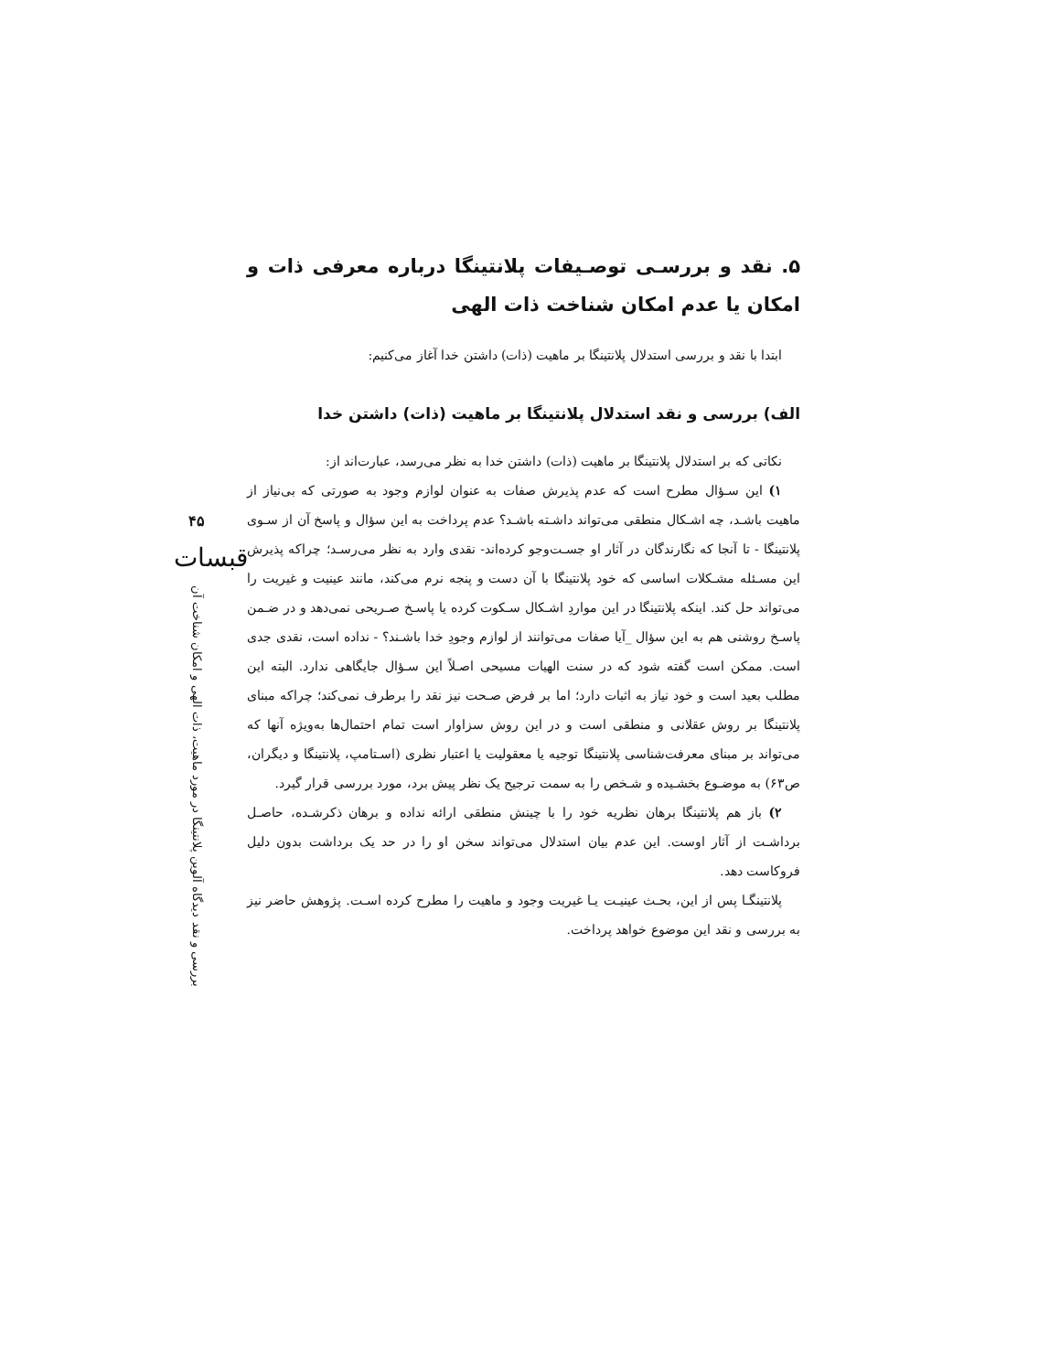۵. نقد و بررسـی توصـیفات پلانتینگا درباره معرفی ذات و امکان یا عدم امکان شناخت ذات الهی
ابتدا با نقد و بررسی استدلال پلانتینگا بر ماهیت (ذات) داشتن خدا آغاز می‌کنیم:
الف) بررسی و نقد استدلال پلانتینگا بر ماهیت (ذات) داشتن خدا
نکاتی که بر استدلال پلانتینگا بر ماهیت (ذات) داشتن خدا به نظر می‌رسد، عبارت‌اند از:
۱) این سـؤال مطرح است که عدم پذیرش صفات به عنوان لوازم وجود به صورتی که بی‌نیاز از ماهیت باشـد، چه اشـکال منطقی می‌تواند داشـته باشـد؟ عدم پرداخت به این سؤال و پاسخ آن از سـوی پلانتینگا - تا آنجا که نگارندگان در آثار او جسـت‌وجو کرده‌اند- نقدی وارد به نظر می‌رسـد؛ چراکه پذیرش این مسـئله مشـکلات اساسی که خود پلانتینگا با آن دست و پنجه نرم می‌کند، مانند عینیت و غیریت را می‌تواند حل کند. اینکه پلانتینگا در این مواردِ اشـکال سـکوت کرده یا پاسـخ صـریحی نمی‌دهد و در ضـمن پاسـخ روشنی هم به این سؤال _آیا صفات می‌توانند از لوازم وجودِ خدا باشـند؟ - نداده است، نقدی جدی است. ممکن است گفته شود که در سنت الهیات مسیحی اصـلاً این سـؤال جایگاهی ندارد. البته این مطلب بعید است و خود نیاز به اثبات دارد؛ اما بر فرض صـحت نیز نقد را برطرف نمی‌کند؛ چراکه مبنای پلانتینگا بر روش عقلانی و منطقی است و در این روش سزاوار است تمام احتمال‌ها به‌ویژه آنها که می‌تواند بر مبنای معرفت‌شناسی پلانتینگا توجیه یا معقولیت یا اعتبار نظری (اسـتامپ، پلانتینگا و دیگران، ص۶۳) به موضـوع بخشـیده و شـخص را به سمت ترجیح یک نظر پیش برد، مورد بررسی قرار گیرد.
۲) باز هم پلانتینگا برهان نظریه خود را با چینش منطقی ارائه نداده و برهان ذکرشـده، حاصـل برداشـت از آثار اوست. این عدم بیان استدلال می‌تواند سخن او را در حد یک برداشت بدون دلیل فروکاست دهد.
پلانتینگـا پس از این، بحـث عینیـت یـا غیریت وجود و ماهیت را مطرح کرده اسـت. پژوهش حاضر نیز به بررسی و نقد این موضوع خواهد پرداخت.
۴۵
قبسات
بررسی و نقد دیدگاه آلوین پلانتینگا در مورد ماهیت، ذات الهی و امکان شناخت آن